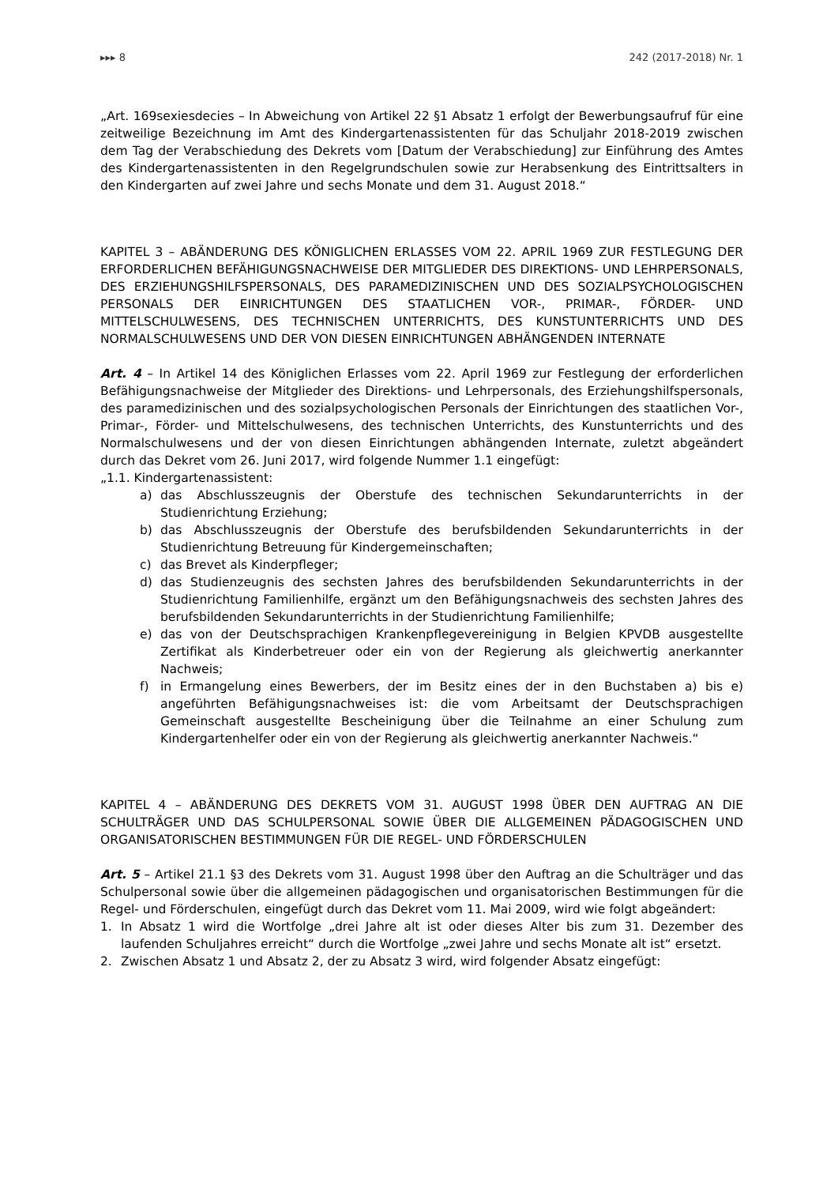▸▸▸ 8 242 (2017-2018) Nr. 1
„Art. 169sexiesdecies – In Abweichung von Artikel 22 §1 Absatz 1 erfolgt der Bewerbungsaufruf für eine zeitweilige Bezeichnung im Amt des Kindergartenassistenten für das Schuljahr 2018-2019 zwischen dem Tag der Verabschiedung des Dekrets vom [Datum der Verabschiedung] zur Einführung des Amtes des Kindergartenassistenten in den Regelgrundschulen sowie zur Herabsenkung des Eintrittsalters in den Kindergarten auf zwei Jahre und sechs Monate und dem 31. August 2018.“
KAPITEL 3 – ABÄNDERUNG DES KÖNIGLICHEN ERLASSES VOM 22. APRIL 1969 ZUR FESTLEGUNG DER ERFORDERLICHEN BEFÄHIGUNGSNACHWEISE DER MITGLIEDER DES DIREKTIONS- UND LEHRPERSONALS, DES ERZIEHUNGSHILFSPERSONALS, DES PARAMEDIZINISCHEN UND DES SOZIALPSYCHOLOGISCHEN PERSONALS DER EINRICHTUNGEN DES STAATLICHEN VOR-, PRIMAR-, FÖRDER- UND MITTELSCHULWESENS, DES TECHNISCHEN UNTERRICHTS, DES KUNSTUNTERRICHTS UND DES NORMALSCHULWESENS UND DER VON DIESEN EINRICHTUNGEN ABHÄNGENDEN INTERNATE
Art. 4 – In Artikel 14 des Königlichen Erlasses vom 22. April 1969 zur Festlegung der erforderlichen Befähigungsnachweise der Mitglieder des Direktions- und Lehrpersonals, des Erziehungshilfspersonals, des paramedizinischen und des sozialpsychologischen Personals der Einrichtungen des staatlichen Vor-, Primar-, Förder- und Mittelschulwesens, des technischen Unterrichts, des Kunstunterrichts und des Normalschulwesens und der von diesen Einrichtungen abhängenden Internate, zuletzt abgeändert durch das Dekret vom 26. Juni 2017, wird folgende Nummer 1.1 eingefügt:
„1.1. Kindergartenassistent:
a) das Abschlusszeugnis der Oberstufe des technischen Sekundarunterrichts in der Studienrichtung Erziehung;
b) das Abschlusszeugnis der Oberstufe des berufsbildenden Sekundarunterrichts in der Studienrichtung Betreuung für Kindergemeinschaften;
c) das Brevet als Kinderpfleger;
d) das Studienzeugnis des sechsten Jahres des berufsbildenden Sekundarunterrichts in der Studienrichtung Familienhilfe, ergänzt um den Befähigungsnachweis des sechsten Jahres des berufsbildenden Sekundarunterrichts in der Studienrichtung Familienhilfe;
e) das von der Deutschsprachigen Krankenpflegevereinigung in Belgien KPVDB ausgestellte Zertifikat als Kinderbetreuer oder ein von der Regierung als gleichwertig anerkannter Nachweis;
f) in Ermangelung eines Bewerbers, der im Besitz eines der in den Buchstaben a) bis e) angeführten Befähigungsnachweises ist: die vom Arbeitsamt der Deutschsprachigen Gemeinschaft ausgestellte Bescheinigung über die Teilnahme an einer Schulung zum Kindergartenhelfer oder ein von der Regierung als gleichwertig anerkannter Nachweis.“
KAPITEL 4 – ABÄNDERUNG DES DEKRETS VOM 31. AUGUST 1998 ÜBER DEN AUFTRAG AN DIE SCHULTRÄGER UND DAS SCHULPERSONAL SOWIE ÜBER DIE ALLGEMEINEN PÄDAGOGISCHEN UND ORGANISATORISCHEN BESTIMMUNGEN FÜR DIE REGEL- UND FÖRDERSCHULEN
Art. 5 – Artikel 21.1 §3 des Dekrets vom 31. August 1998 über den Auftrag an die Schulträger und das Schulpersonal sowie über die allgemeinen pädagogischen und organisatorischen Bestimmungen für die Regel- und Förderschulen, eingefügt durch das Dekret vom 11. Mai 2009, wird wie folgt abgeändert:
1. In Absatz 1 wird die Wortfolge „drei Jahre alt ist oder dieses Alter bis zum 31. Dezember des laufenden Schuljahres erreicht“ durch die Wortfolge „zwei Jahre und sechs Monate alt ist“ ersetzt.
2. Zwischen Absatz 1 und Absatz 2, der zu Absatz 3 wird, wird folgender Absatz eingefügt: